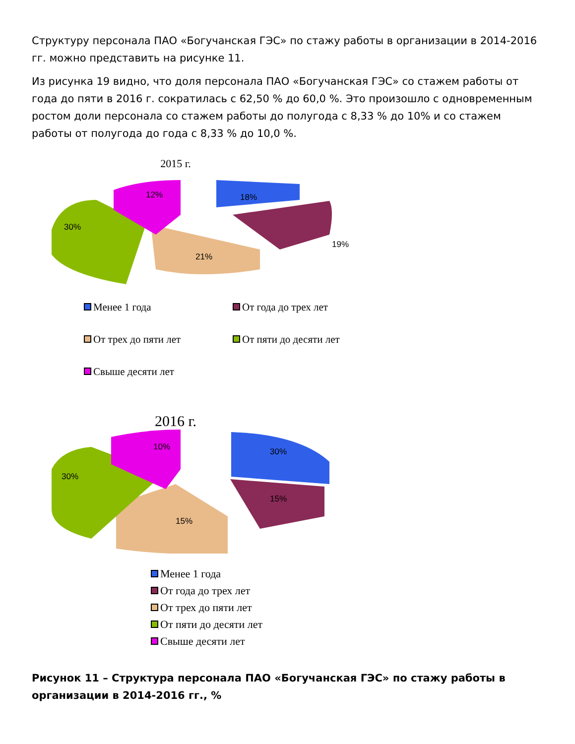Структуру персонала ПАО «Богучанская ГЭС» по стажу работы в организации в 2014-2016 гг. можно представить на рисунке 11.
Из рисунка 19 видно, что доля персонала ПАО «Богучанская ГЭС» со стажем работы от года до пяти в 2016 г. сократилась с 62,50 % до 60,0 %. Это произошло с одновременным ростом доли персонала со стажем работы до полугода с 8,33 % до 10% и со стажем работы от полугода до года с 8,33 % до 10,0 %.
2015 г.
18%
19%
21%
30%
12%
Менее 1 года
От года до трех лет
От трех до пяти лет
От пяти до десяти лет
Свыше десяти лет
2016 г.
30%
15%
15%
30%
10%
Менее 1 года
От года до трех лет
От трех до пяти лет
От пяти до десяти лет
Свыше десяти лет
Рисунок 11 – Структура персонала ПАО «Богучанская ГЭС» по стажу работы в организации в 2014-2016 гг., %